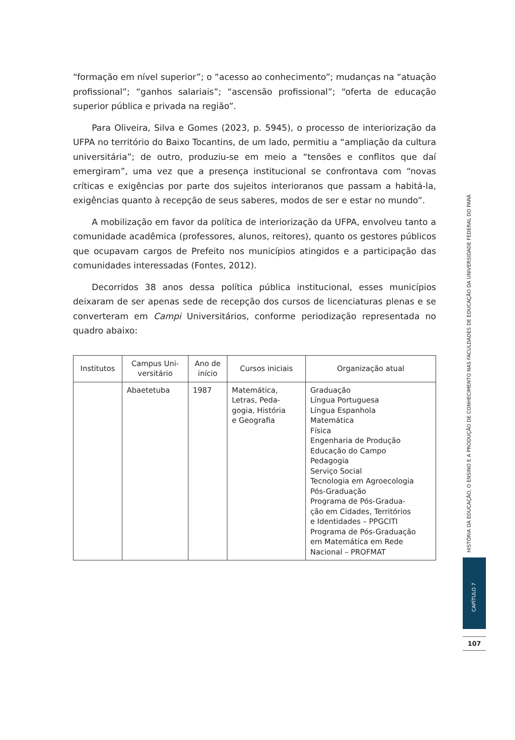“formação em nível superior”; o “acesso ao conhecimento”; mudanças na “atuação profissional”; “ganhos salariais”; “ascensão profissional”; “oferta de educação superior pública e privada na região”.
Para Oliveira, Silva e Gomes (2023, p. 5945), o processo de interiorização da UFPA no território do Baixo Tocantins, de um lado, permitiu a “ampliação da cultura universitária”; de outro, produziu-se em meio a “tensões e conflitos que daí emergiram”, uma vez que a presença institucional se confrontava com “novas críticas e exigências por parte dos sujeitos interioranos que passam a habitá-la, exigências quanto à recepção de seus saberes, modos de ser e estar no mundo”.
A mobilização em favor da política de interiorização da UFPA, envolveu tanto a comunidade acadêmica (professores, alunos, reitores), quanto os gestores públicos que ocupavam cargos de Prefeito nos municípios atingidos e a participação das comunidades interessadas (Fontes, 2012).
Decorridos 38 anos dessa política pública institucional, esses municípios deixaram de ser apenas sede de recepção dos cursos de licenciaturas plenas e se converteram em Campi Universitários, conforme periodização representada no quadro abaixo:
| Institutos | Campus Uni- versitário | Ano de início | Cursos iniciais | Organização atual |
| --- | --- | --- | --- | --- |
| | Abaetetuba | 1987 | Matemática, Letras, Peda- gogia, História e Geografia | Graduação Língua Portuguesa Língua Espanhola Matemática Física Engenharia de Produção Educação do Campo Pedagogia Serviço Social Tecnologia em Agroecologia Pós-Graduação Programa de Pós-Gradua- ção em Cidades, Territórios e Identidades – PPGCITI Programa de Pós-Graduação em Matemática em Rede Nacional – PROFMAT |
HISTÓRIA DA EDUCAÇÃO, O ENSINO E A PRODUÇÃO DE CONHECIMENTO NAS FACULDADES DE EDUCAÇÃO DA UNIVERSIDADE FEDERAL DO PARÁ
CAPÍTULO 7
107